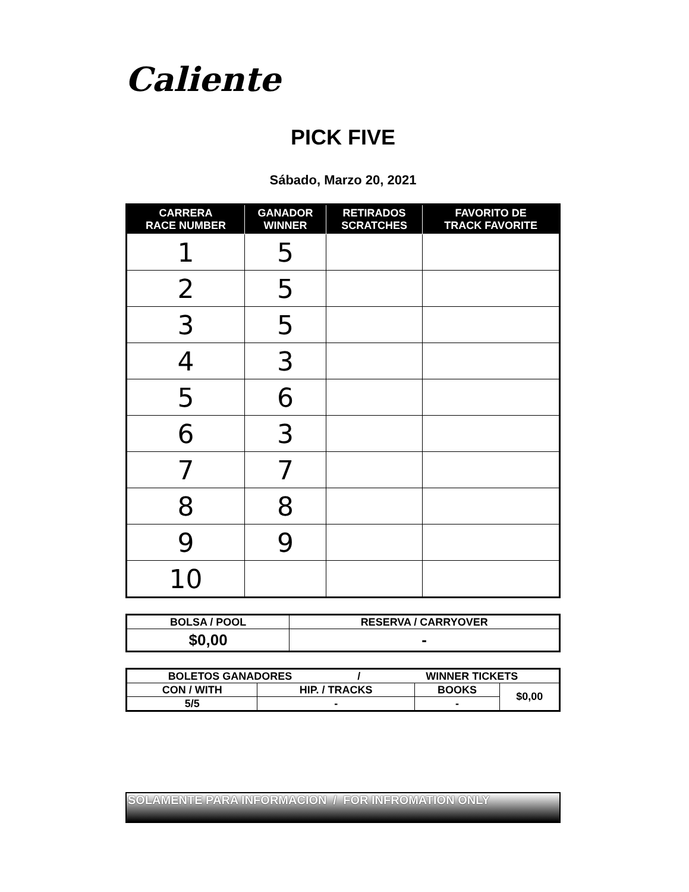Caliente
PICK FIVE
Sábado, Marzo 20, 2021
| CARRERA RACE NUMBER | GANADOR WINNER | RETIRADOS SCRATCHES | FAVORITO DE TRACK FAVORITE |
| --- | --- | --- | --- |
| 1 | 5 | | |
| 2 | 5 | | |
| 3 | 5 | | |
| 4 | 3 | | |
| 5 | 6 | | |
| 6 | 3 | | |
| 7 | 7 | | |
| 8 | 8 | | |
| 9 | 9 | | |
| 10 | | | |
| BOLSA / POOL | RESERVA / CARRYOVER |
| --- | --- |
| $0,00 | - |
| BOLETOS GANADORES / WINNER TICKETS | | | |
| --- | --- | --- | --- |
| CON / WITH | HIP. / TRACKS | BOOKS | $0,00 |
| 5/5 | - | - | |
SOLAMENTE PARA INFORMACION / FOR INFROMATION ONLY